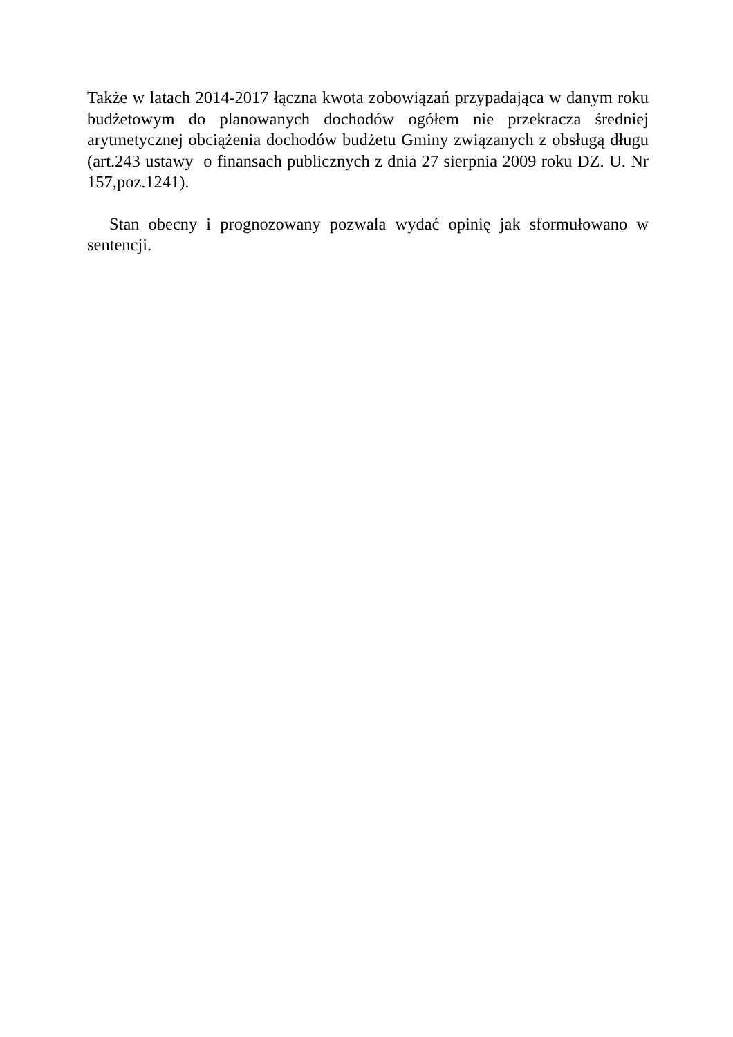Także w latach 2014-2017 łączna kwota zobowiązań przypadająca w danym roku budżetowym do planowanych dochodów ogółem nie przekracza średniej arytmetycznej obciążenia dochodów budżetu Gminy związanych z obsługą długu (art.243 ustawy o finansach publicznych z dnia 27 sierpnia 2009 roku DZ. U. Nr 157,poz.1241).
Stan obecny i prognozowany pozwala wydać opinię jak sformułowano w sentencji.